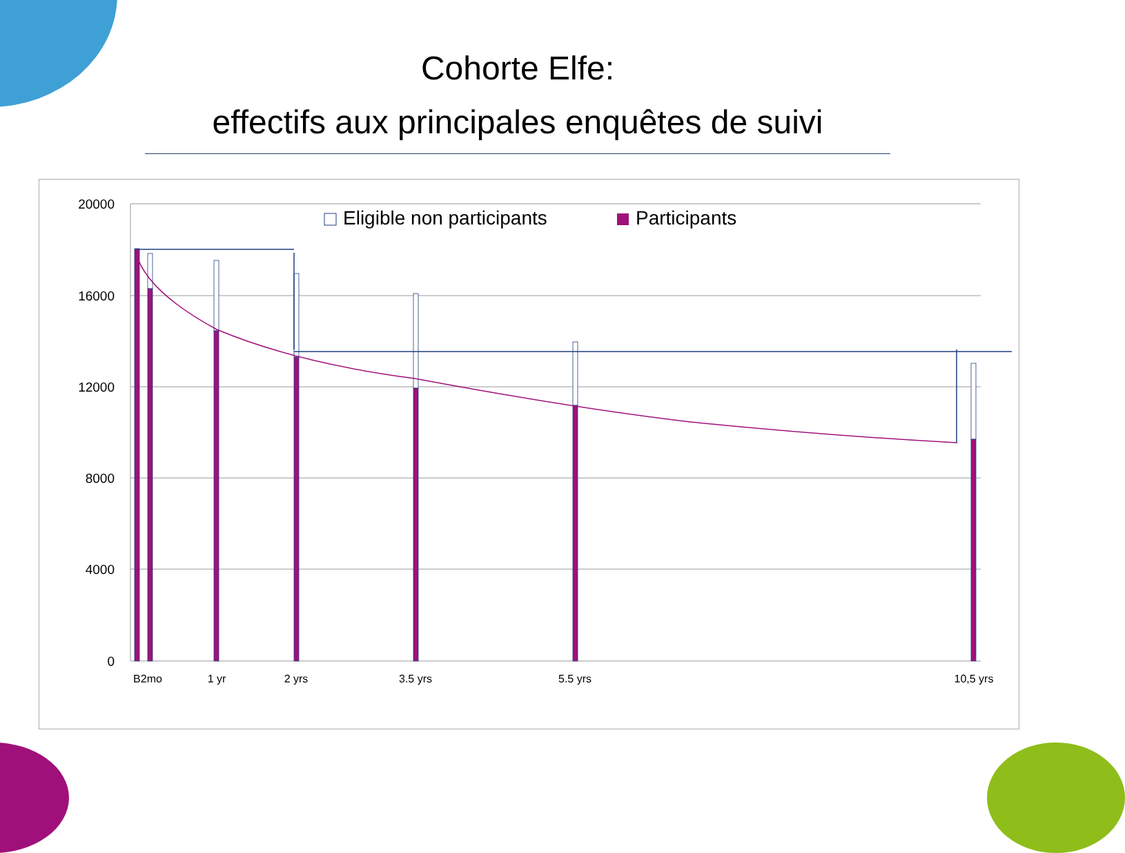Cohorte Elfe:
effectifs aux principales enquêtes de suivi
20000
16000
12000
8000
4000
0
B2mo
1 yr
2 yrs
3.5 yrs
5.5 yrs
10,5 yrs
Eligible non participants
Participants